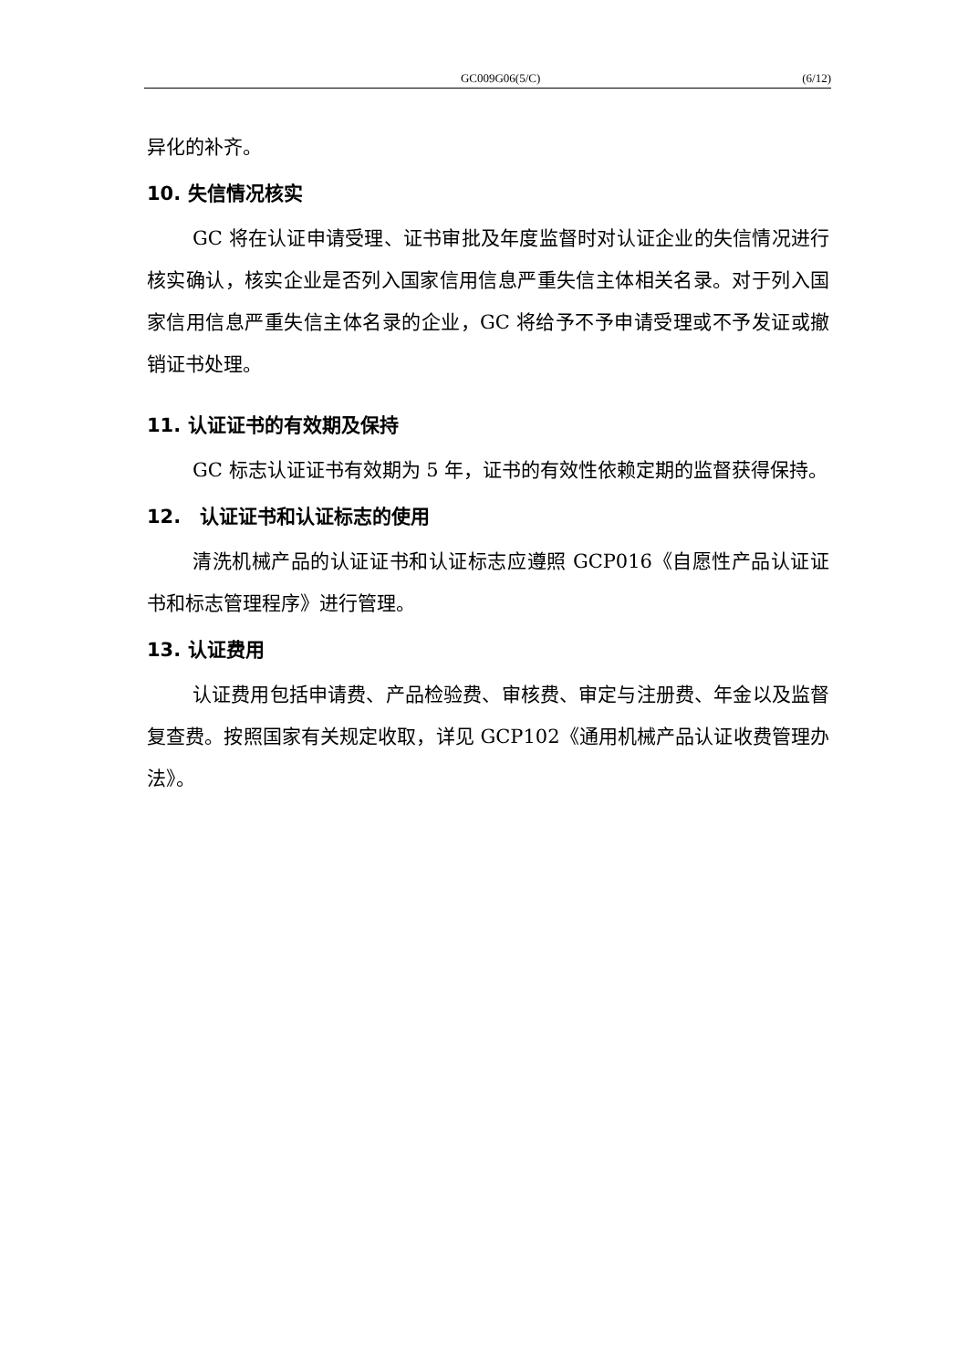GC009G06(5/C) (6/12)
异化的补齐。
10. 失信情况核实
GC 将在认证申请受理、证书审批及年度监督时对认证企业的失信情况进行核实确认，核实企业是否列入国家信用信息严重失信主体相关名录。对于列入国家信用信息严重失信主体名录的企业，GC 将给予不予申请受理或不予发证或撤销证书处理。
11. 认证证书的有效期及保持
GC 标志认证证书有效期为 5 年，证书的有效性依赖定期的监督获得保持。
12.　认证证书和认证标志的使用
清洗机械产品的认证证书和认证标志应遵照 GCP016《自愿性产品认证证书和标志管理程序》进行管理。
13. 认证费用
认证费用包括申请费、产品检验费、审核费、审定与注册费、年金以及监督复查费。按照国家有关规定收取，详见 GCP102《通用机械产品认证收费管理办法》。